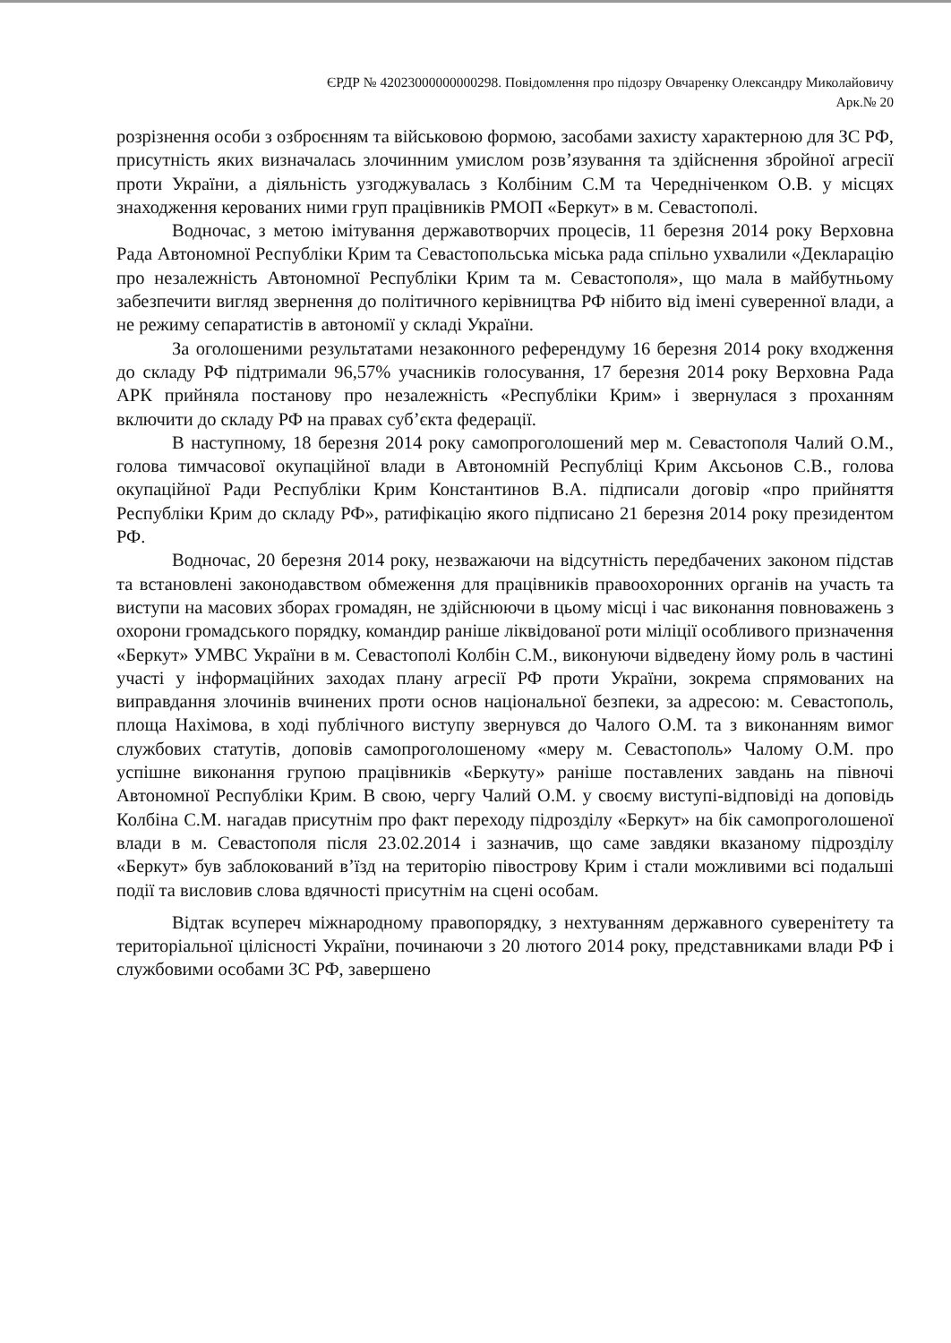ЄРДР № 42023000000000298. Повідомлення про підозру Овчаренку Олександру Миколайовичу
Арк.№ 20
розрізнення особи з озброєнням та військовою формою, засобами захисту характерною для ЗС РФ, присутність яких визначалась злочинним умислом розв’язування та здійснення збройної агресії проти України, а діяльність узгоджувалась з Колбіним С.М та Чередніченком О.В. у місцях знаходження керованих ними груп працівників РМОП «Беркут» в м. Севастополі.
Водночас, з метою імітування державотворчих процесів, 11 березня 2014 року Верховна Рада Автономної Республіки Крим та Севастопольська міська рада спільно ухвалили «Декларацію про незалежність Автономної Республіки Крим та м. Севастополя», що мала в майбутньому забезпечити вигляд звернення до політичного керівництва РФ нібито від імені суверенної влади, а не режиму сепаратистів в автономії у складі України.
За оголошеними результатами незаконного референдуму 16 березня 2014 року входження до складу РФ підтримали 96,57% учасників голосування, 17 березня 2014 року Верховна Рада АРК прийняла постанову про незалежність «Республіки Крим» і звернулася з проханням включити до складу РФ на правах суб’єкта федерації.
В наступному, 18 березня 2014 року самопроголошений мер м. Севастополя Чалий О.М., голова тимчасової окупаційної влади в Автономній Республіці Крим Аксьонов С.В., голова окупаційної Ради Республіки Крим Константинов В.А. підписали договір «про прийняття Республіки Крим до складу РФ», ратифікацію якого підписано 21 березня 2014 року президентом РФ.
Водночас, 20 березня 2014 року, незважаючи на відсутність передбачених законом підстав та встановлені законодавством обмеження для працівників правоохоронних органів на участь та виступи на масових зборах громадян, не здійснюючи в цьому місці і час виконання повноважень з охорони громадського порядку, командир раніше ліквідованої роти міліції особливого призначення «Беркут» УМВС України в м. Севастополі Колбін С.М., виконуючи відведену йому роль в частині участі у інформаційних заходах плану агресії РФ проти України, зокрема спрямованих на виправдання злочинів вчинених проти основ національної безпеки, за адресою: м. Севастополь, площа Нахімова, в ході публічного виступу звернувся до Чалого О.М. та з виконанням вимог службових статутів, доповів самопроголошеному «меру м. Севастополь» Чалому О.М. про успішне виконання групою працівників «Беркуту» раніше поставлених завдань на півночі Автономної Республіки Крим. В свою, чергу Чалий О.М. у своєму виступі-відповіді на доповідь Колбіна С.М. нагадав присутнім про факт переходу підрозділу «Беркут» на бік самопроголошеної влади в м. Севастополя після 23.02.2014 і зазначив, що саме завдяки вказаному підрозділу «Беркут» був заблокований в’їзд на територію півострову Крим і стали можливими всі подальші події та висловив слова вдячності присутнім на сцені особам.
Відтак всупереч міжнародному правопорядку, з нехтуванням державного суверенітету та територіальної цілісності України, починаючи з 20 лютого 2014 року, представниками влади РФ і службовими особами ЗС РФ, завершено